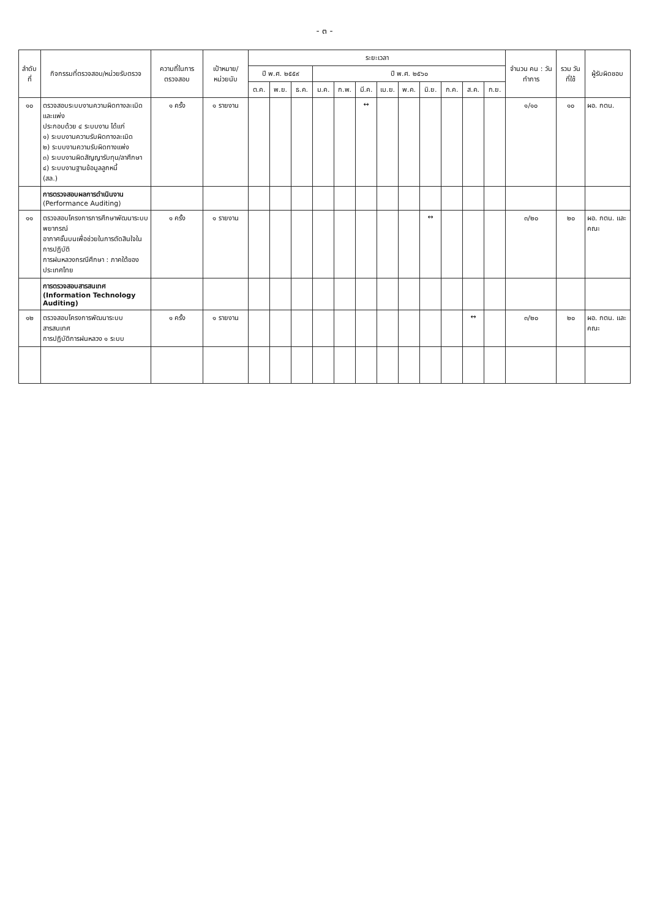- ๓ -
| ลำดับที่ | กิจกรรมที่ตรวจสอบ/หน่วยรับตรวจ | ความถี่ในการตรวจสอบ | เป้าหมาย/หน่วยนับ | ระยะเวลา | | | | | | | | | | | | จำนวน คน : วันทำการ | รวม วันที่ใช้ | ผู้รับผิดชอบ |
| --- | --- | --- | --- | --- | --- | --- | --- | --- | --- | --- | --- | --- | --- | --- | --- | --- | --- | --- |
| | | | | ปี พ.ศ. ๒๕๕๙ | | | ปี พ.ศ. ๒๕๖๐ | | | | | | | | | | | |
| | | | | ต.ค. | พ.ย. | ธ.ค. | ม.ค. | ก.พ. | มี.ค. | เม.ย. | พ.ค. | มิ.ย. | ก.ค. | ส.ค. | ก.ย. | | | |
| ๑๐ | ตรวจสอบระบบงานความผิดทางละเมิดและแพ่ง ประกอบด้วย ๔ ระบบงาน ได้แก่ ๑) ระบบงานความรับผิดทางละเมิด ๒) ระบบงานความรับผิดทางแพ่ง ๓) ระบบงานผิดสัญญารับทุน/ลาศึกษา ๔) ระบบงานฐานข้อมูลลูกหนี้ (สล.) | ๑ ครั้ง | ๑ รายงาน | | | | | | ↔ | | | | | | | ๑/๑๐ | ๑๐ | ผอ. กตน. |
| | การตรวจสอบผลการดำเนินงาน (Performance Auditing) | | | | | | | | | | | | | | | | | |
| ๑๑ | ตรวจสอบโครงการการศึกษาพัฒนาระบบพยากรณ์ อากาศชั้นบนเพื่อช่วยในการตัดสินใจในการปฏิบัติ การฝนหลวงกรณีศึกษา : ภาคใต้ของประเทศไทย | ๑ ครั้ง | ๑ รายงาน | | | | | | | | | ↔ | | | | ๓/๒๐ | ๒๐ | ผอ. กตน. และคณะ |
| | การตรวจสอบสารสนเทศ (Information Technology Auditing) | | | | | | | | | | | | | | | | | |
| ๑๒ | ตรวจสอบโครงการพัฒนาระบบสารสนเทศ การปฏิบัติการฝนหลวง ๑ ระบบ | ๑ ครั้ง | ๑ รายงาน | | | | | | | | | | | ↔ | | ๓/๒๐ | ๒๐ | ผอ. กตน. และคณะ |